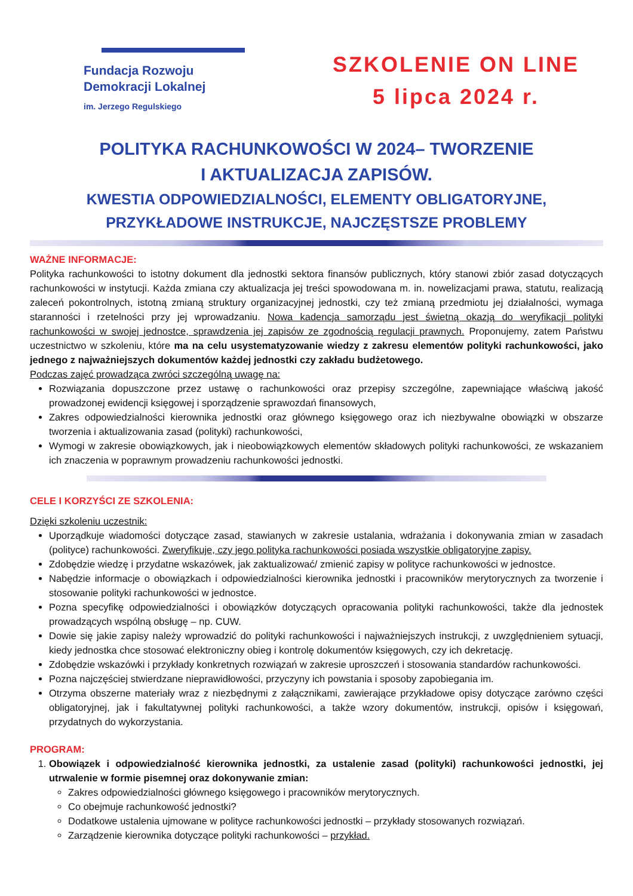Fundacja Rozwoju
Demokracji Lokalnej
im. Jerzego Regulskiego
SZKOLENIE ON LINE
5 lipca 2024 r.
POLITYKA RACHUNKOWOŚCI W 2024– TWORZENIE
I AKTUALIZACJA ZAPISÓW.
KWESTIA ODPOWIEDZIALNOŚCI, ELEMENTY OBLIGATORYJNE,
PRZYKŁADOWE INSTRUKCJE, NAJCZĘSTSZE PROBLEMY
WAŻNE INFORMACJE:
Polityka rachunkowości to istotny dokument dla jednostki sektora finansów publicznych, który stanowi zbiór zasad dotyczących rachunkowości w instytucji. Każda zmiana czy aktualizacja jej treści spowodowana m. in. nowelizacjami prawa, statutu, realizacją zaleceń pokontrolnych, istotną zmianą struktury organizacyjnej jednostki, czy też zmianą przedmiotu jej działalności, wymaga staranności i rzetelności przy jej wprowadzaniu. Nowa kadencja samorządu jest świetną okazją do weryfikacji polityki rachunkowości w swojej jednostce, sprawdzenia jej zapisów ze zgodnością regulacji prawnych. Proponujemy, zatem Państwu uczestnictwo w szkoleniu, które ma na celu usystematyzowanie wiedzy z zakresu elementów polityki rachunkowości, jako jednego z najważniejszych dokumentów każdej jednostki czy zakładu budżetowego.
Podczas zajęć prowadząca zwróci szczególną uwagę na:
Rozwiązania dopuszczone przez ustawę o rachunkowości oraz przepisy szczególne, zapewniające właściwą jakość prowadzonej ewidencji księgowej i sporządzenie sprawozdań finansowych,
Zakres odpowiedzialności kierownika jednostki oraz głównego księgowego oraz ich niezbywalne obowiązki w obszarze tworzenia i aktualizowania zasad (polityki) rachunkowości,
Wymogi w zakresie obowiązkowych, jak i nieobowiązkowych elementów składowych polityki rachunkowości, ze wskazaniem ich znaczenia w poprawnym prowadzeniu rachunkowości jednostki.
CELE I KORZYŚCI ZE SZKOLENIA:
Dzięki szkoleniu uczestnik:
Uporządkuje wiadomości dotyczące zasad, stawianych w zakresie ustalania, wdrażania i dokonywania zmian w zasadach (polityce) rachunkowości. Zweryfikuje, czy jego polityka rachunkowości posiada wszystkie obligatoryjne zapisy.
Zdobędzie wiedzę i przydatne wskazówek, jak zaktualizować/ zmienić zapisy w polityce rachunkowości w jednostce.
Nabędzie informacje o obowiązkach i odpowiedzialności kierownika jednostki i pracowników merytorycznych za tworzenie i stosowanie polityki rachunkowości w jednostce.
Pozna specyfikę odpowiedzialności i obowiązków dotyczących opracowania polityki rachunkowości, także dla jednostek prowadzących wspólną obsługę – np. CUW.
Dowie się jakie zapisy należy wprowadzić do polityki rachunkowości i najważniejszych instrukcji, z uwzględnieniem sytuacji, kiedy jednostka chce stosować elektroniczny obieg i kontrolę dokumentów księgowych, czy ich dekretację.
Zdobędzie wskazówki i przykłady konkretnych rozwiązań w zakresie uproszczeń i stosowania standardów rachunkowości.
Pozna najczęściej stwierdzane nieprawidłowości, przyczyny ich powstania i sposoby zapobiegania im.
Otrzyma obszerne materiały wraz z niezbędnymi z załącznikami, zawierające przykładowe opisy dotyczące zarówno części obligatoryjnej, jak i fakultatywnej polityki rachunkowości, a także wzory dokumentów, instrukcji, opisów i księgowań, przydatnych do wykorzystania.
PROGRAM:
1. Obowiązek i odpowiedzialność kierownika jednostki, za ustalenie zasad (polityki) rachunkowości jednostki, jej utrwalenie w formie pisemnej oraz dokonywanie zmian:
Zakres odpowiedzialności głównego księgowego i pracowników merytorycznych.
Co obejmuje rachunkowość jednostki?
Dodatkowe ustalenia ujmowane w polityce rachunkowości jednostki – przykłady stosowanych rozwiązań.
Zarządzenie kierownika dotyczące polityki rachunkowości – przykład.